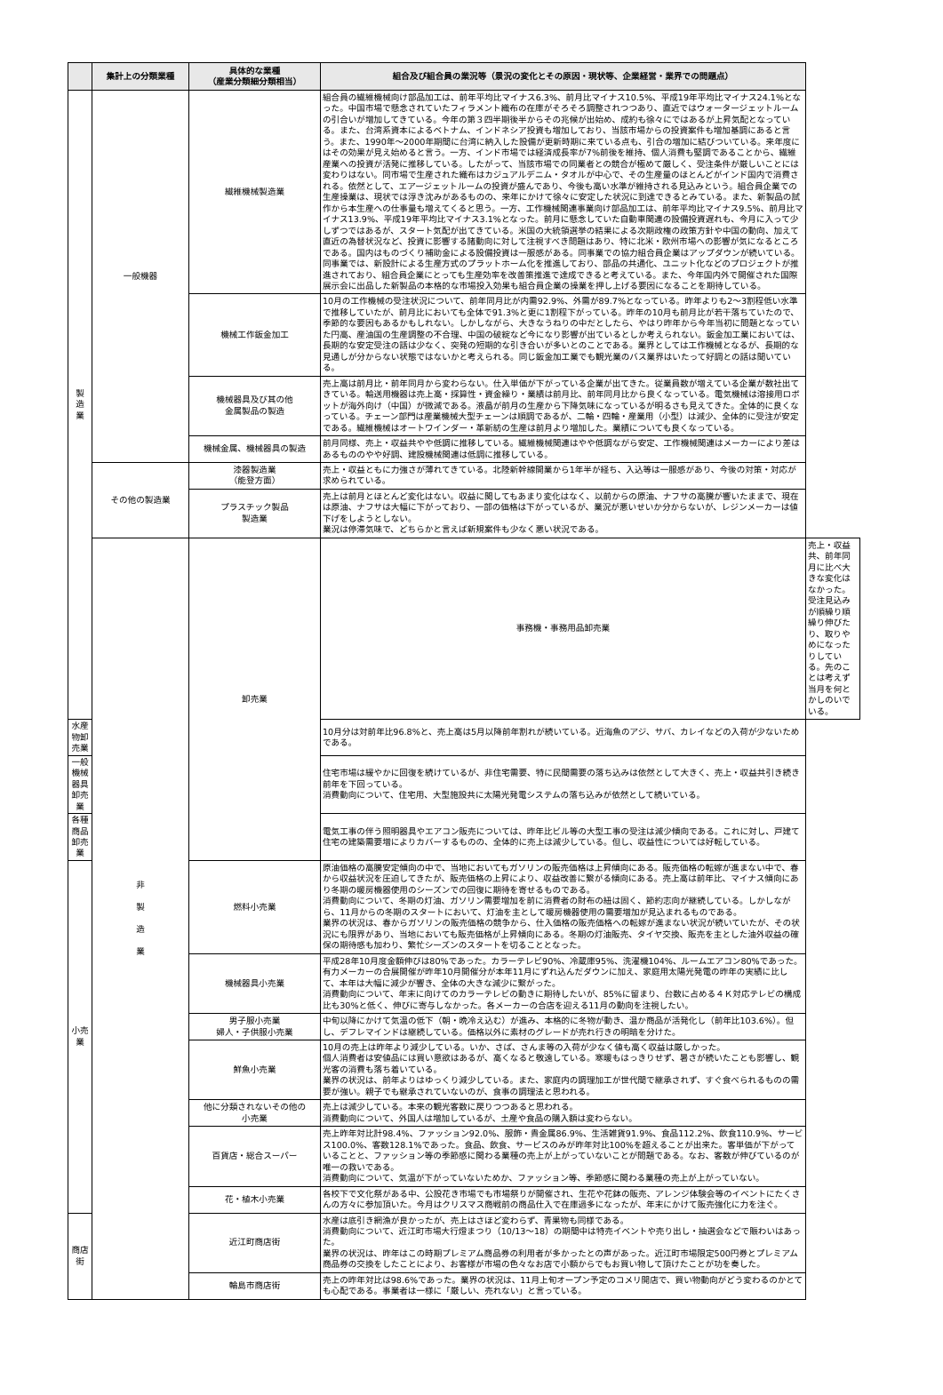| | 集計上の分類業種 | 具体的な業種 （産業分類細分類相当） | 組合及び組合員の業況等（景況の変化とその原因・現状等、企業経営・業界での問題点） | |
| --- | --- | --- | --- | --- |
| 製 造 業 | 一般機器 | 繊維機械製造業 | 組合員の繊維機械向け部品加工は、前年平均比マイナス6.3%、前月比マイナス10.5%、平成19年平均比マイナス24.1%となった。中国市場で懸念されていたフィラメント織布の在庫がそろそろ調整されつつあり、直近ではウォータージェットルームの引合いが増加してきている。今年の第３四半期後半からその兆候が出始め、成約も徐々にではあるが上昇気配となっている。また、台湾系資本によるベトナム、インドネシア投資も増加しており、当該市場からの投資案件も増加基調にあると言う。また、1990年～2000年期間に台湾に納入した設備が更新時期に来ている点も、引合の増加に結びついている。来年度にはその効果が見え始めると言う。一方、インド市場では経済成長率が7%前後を維持、個人消費も堅調であることから、繊維産業への投資が活発に推移している。したがって、当該市場での同業者との競合が極めて厳しく、受注条件が厳しいことには変わりはない。同市場で生産された織布はカジュアルデニム・タオルが中心で、その生産量のほとんどがインド国内で消費される。依然として、エアージェットルームの投資が盛んであり、今後も高い水準が維持される見込みという。組合員企業での生産操業は、現状では浮き沈みがあるものの、来年にかけて徐々に安定した状況に到達できるとみている。また、新製品の試作から本生産への仕事量も増えてくると思う。一方、工作機械関連事業向け部品加工は、前年平均比マイナス9.5%、前月比マイナス13.9%、平成19年平均比マイナス3.1%となった。前月に懸念していた自動車関連の設備投資遅れも、今月に入って少しずつではあるが、スタート気配が出てきている。米国の大統領選挙の結果による次期政権の政策方針や中国の動向、加えて直近の為替状況など、投資に影響する諸動向に対して注視すべき問題はあり、特に北米・欧州市場への影響が気になるところである。国内はものづくり補助金による設備投資は一服感がある。同事業での協力組合員企業はアップダウンが続いている。同事業では、新設計による生産方式のプラットホーム化を推進しており、部品の共通化、ユニット化などのプロジェクトが推進されており、組合員企業にとっても生産効率を改善策推進で達成できると考えている。また、今年国内外で開催された国際展示会に出品した新製品の本格的な市場投入効果も組合員企業の操業を押し上げる要因になることを期待している。 | |
| | | 機械工作鈑金加工 | 10月の工作機械の受注状況について、前年同月比が内需92.9%、外需が89.7%となっている。昨年よりも2～3割程低い水準で推移していたが、前月比においても全体で91.3%と更に1割程下がっている。昨年の10月も前月比が若干落ちていたので、季節的な要因もあるかもしれない。しかしながら、大きなうねりの中だとしたら、やはり昨年から今年当初に問題となっていた円高、産油国の生産調整の不合理、中国の破綻など今になり影響が出ているとしか考えられない。鈑金加工業においては、長期的な安定受注の話は少なく、突発の短期的な引き合いが多いとのことである。業界としては工作機械となるが、長期的な見通しが分からない状態ではないかと考えられる。同じ鈑金加工業でも観光業のバス業界はいたって好調との話は聞いている。 | |
| | | 機械器具及び其の他 金属製品の製造 | 売上高は前月比・前年同月から変わらない。仕入単価が下がっている企業が出てきた。従業員数が増えている企業が数社出てきている。輸送用機器は売上高・採算性・資金繰り・業績は前月比、前年同月比から良くなっている。電気機械は溶接用ロボットが海外向け（中国）が微減である。液晶が前月の生産から下降気味になっているが明るさも見えてきた。全体的に良くなっている。チェーン部門は産業機械大型チェーンは順調であるが、二輪・四輪・産業用（小型）は減少、全体的に受注が安定である。繊維機械はオートワインダー・革新紡の生産は前月より増加した。業績についても良くなっている。 | |
| | | 機械金属、機械器具の製造 | 前月同様、売上・収益共やや低調に推移している。繊維機械関連はやや低調ながら安定、工作機械関連はメーカーにより差はあるもののやや好調、建設機械関連は低調に推移している。 | |
| | その他の製造業 | 漆器製造業 （能登方面） | 売上・収益ともに力強さが薄れてきている。北陸新幹線開業から1年半が経ち、入込等は一服感があり、今後の対策・対応が求められている。 | |
| | | プラスチック製品 製造業 | 売上は前月とほとんど変化はない。収益に関してもあまり変化はなく、以前からの原油、ナフサの高騰が響いたままで、現在は原油、ナフサは大幅に下がっており、一部の価格は下がっているが、業況が悪いせいか分からないが、レジンメーカーは値下げをしようとしない。 業況は停滞気味で、どちらかと言えば新規案件も少なく悪い状況である。 | |
| | 非 製 造 業 | 卸売業 | 事務機・事務用品卸売業 | 売上・収益共、前年同月に比べ大きな変化はなかった。受注見込みが順繰り順繰り伸びたり、取りやめになったりしている。先のことは考えず当月を何とかしのいでいる。 |
| 水産物卸売業 | | | 10月分は対前年比96.8%と、売上高は5月以降前年割れが続いている。近海魚のアジ、サバ、カレイなどの入荷が少ないためである。 | |
| 一般機械器具卸売業 | | | 住宅市場は緩やかに回復を続けているが、非住宅需要、特に民間需要の落ち込みは依然として大きく、売上・収益共引き続き前年を下回っている。 消費動向について、住宅用、大型施設共に太陽光発電システムの落ち込みが依然として続いている。 | |
| 各種商品卸売業 | | | 電気工事の伴う照明器具やエアコン販売については、昨年比ビル等の大型工事の受注は減少傾向である。これに対し、戸建て住宅の建築需要増によりカバーするものの、全体的に売上は減少している。但し、収益性については好転している。 | |
| 小売業 | | 燃料小売業 | 原油価格の高騰安定傾向の中で、当地においてもガソリンの販売価格は上昇傾向にある。販売価格の転嫁が進まない中で、春から収益状況を圧迫してきたが、販売価格の上昇により、収益改善に繋がる傾向にある。売上高は前年比、マイナス傾向にあり冬期の暖房機器使用のシーズンでの回復に期待を寄せるものである。 消費動向について、冬期の灯油、ガソリン需要増加を前に消費者の財布の紐は固く、節約志向が継続している。しかしながら、11月からの冬期のスタートにおいて、灯油を主として暖房機器使用の需要増加が見込まれるものである。 業界の状況は、春からガソリンの販売価格の競争から、仕入価格の販売価格への転嫁が進まない状況が続いていたが、その状況にも限界があり、当地においても販売価格が上昇傾向にある。冬期の灯油販売、タイヤ交換、販売を主とした油外収益の確保の期待感も加わり、繁忙シーズンのスタートを切ることとなった。 | |
| | | 機械器具小売業 | 平成28年10月度金額伸びは80%であった。カラーテレビ90%、冷蔵庫95%、洗濯機104%、ルームエアコン80%であった。有力メーカーの合展開催が昨年10月開催分が本年11月にずれ込んだダウンに加え、家庭用太陽光発電の昨年の実績に比して、本年は大幅に減少が響き、全体の大きな減少に繋がった。 消費動向について、年末に向けてのカラーテレビの動きに期待したいが、85%に留まり、台数に占める４Ｋ対応テレビの構成比も30%と低く、伸びに寄与しなかった。各メーカーの合店を迎える11月の動向を注視したい。 | |
| | | 男子服小売業 婦人・子供服小売業 | 中旬以降にかけて気温の低下（朝・晩冷え込む）が進み、本格的に冬物が動き、温か商品が活発化し（前年比103.6%）。但し、デフレマインドは継続している。価格以外に素材のグレードが売れ行きの明暗を分けた。 | |
| | | 鮮魚小売業 | 10月の売上は昨年より減少している。いか、さば、さんま等の入荷が少なく値も高く収益は厳しかった。 個人消費者は安値品には買い意欲はあるが、高くなると敬遠している。寒暖もはっきりせず、暑さが続いたことも影響し、観光客の消費も落ち着いている。 業界の状況は、前年よりはゆっくり減少している。また、家庭内の調理加工が世代間で継承されず、すぐ食べられるものの需要が強い。親子でも継承されていないのが、食事の調理法と思われる。 | |
| | | 他に分類されないその他の 小売業 | 売上は減少している。本来の観光客数に戻りつつあると思われる。 消費動向について、外国人は増加しているが、土産や食品の購入額は変わらない。 | |
| | | 百貨店・総合スーパー | 売上昨年対比計98.4%、ファッション92.0%、服飾・貴金属86.9%、生活雑貨91.9%、食品112.2%、飲食110.9%、サービス100.0%、客数128.1%であった。食品、飲食、サービスのみが昨年対比100%を超えることが出来た。客単価が下がっていることと、ファッション等の季節感に関わる業種の売上が上がっていないことが問題である。なお、客数が伸びているのが唯一の救いである。 消費動向について、気温が下がっていないためか、ファッション等、季節感に関わる業種の売上が上がっていない。 | |
| | | 花・植木小売業 | 各校下で文化祭がある中、公設花き市場でも市場祭りが開催され、生花や花鉢の販売、アレンジ体験会等のイベントにたくさんの方々に参加頂いた。今月はクリスマス商戦前の商品仕入で在庫過多になったが、年末にかけて販売強化に力を注ぐ。 | |
| 商店街 | | 近江町商店街 | 水産は底引き網漁が良かったが、売上はさほど変わらず、青果物も同様である。 消費動向について、近江町市場大行燈まつり（10/13～18）の期間中は特売イベントや売り出し・抽選会などで賑わいはあった。 業界の状況は、昨年はこの時期プレミアム商品券の利用者が多かったとの声があった。近江町市場限定500円券とプレミアム商品券の交換をしたことにより、お客様が市場の色々なお店で小額からでもお買い物して頂けたことが功を奏した。 | |
| | | 輪島市商店街 | 売上の昨年対比は98.6%であった。業界の状況は、11月上旬オープン予定のコメリ開店で、買い物動向がどう変わるのかとても心配である。事業者は一様に「厳しい、売れない」と言っている。 | |